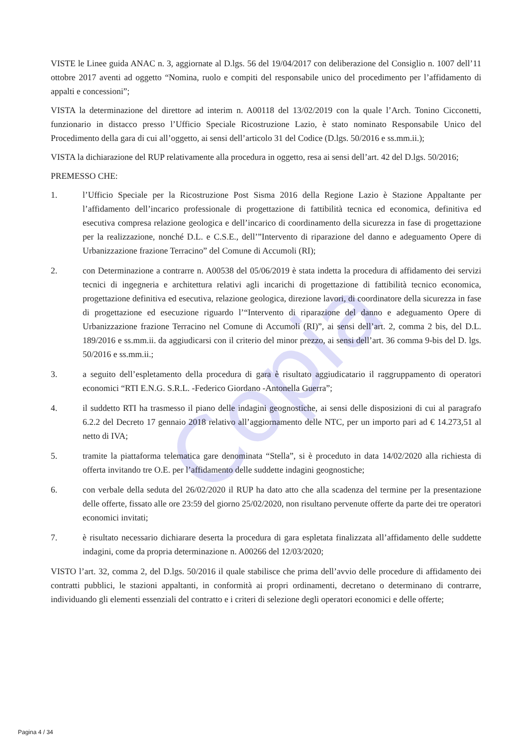Copia
VISTE le Linee guida ANAC n. 3, aggiornate al D.lgs. 56 del 19/04/2017 con deliberazione del Consiglio n. 1007 dell’11 ottobre 2017 aventi ad oggetto “Nomina, ruolo e compiti del responsabile unico del procedimento per l’affidamento di appalti e concessioni”;
VISTA la determinazione del direttore ad interim n. A00118 del 13/02/2019 con la quale l’Arch. Tonino Cicconetti, funzionario in distacco presso l’Ufficio Speciale Ricostruzione Lazio, è stato nominato Responsabile Unico del Procedimento della gara di cui all’oggetto, ai sensi dell’articolo 31 del Codice (D.lgs. 50/2016 e ss.mm.ii.);
VISTA la dichiarazione del RUP relativamente alla procedura in oggetto, resa ai sensi dell’art. 42 del D.lgs. 50/2016;
PREMESSO CHE:
1. l’Ufficio Speciale per la Ricostruzione Post Sisma 2016 della Regione Lazio è Stazione Appaltante per l’affidamento dell’incarico professionale di progettazione di fattibilità tecnica ed economica, definitiva ed esecutiva compresa relazione geologica e dell’incarico di coordinamento della sicurezza in fase di progettazione per la realizzazione, nonché D.L. e C.S.E., dell’”Intervento di riparazione del danno e adeguamento Opere di Urbanizzazione frazione Terracino” del Comune di Accumoli (RI);
2. con Determinazione a contrarre n. A00538 del 05/06/2019 è stata indetta la procedura di affidamento dei servizi tecnici di ingegneria e architettura relativi agli incarichi di progettazione di fattibilità tecnico economica, progettazione definitiva ed esecutiva, relazione geologica, direzione lavori, di coordinatore della sicurezza in fase di progettazione ed esecuzione riguardo l’“Intervento di riparazione del danno e adeguamento Opere di Urbanizzazione frazione Terracino nel Comune di Accumoli (RI)”, ai sensi dell’art. 2, comma 2 bis, del D.L. 189/2016 e ss.mm.ii. da aggiudicarsi con il criterio del minor prezzo, ai sensi dell’art. 36 comma 9-bis del D. lgs. 50/2016 e ss.mm.ii.;
3. a seguito dell’espletamento della procedura di gara è risultato aggiudicatario il raggruppamento di operatori economici “RTI E.N.G. S.R.L. -Federico Giordano -Antonella Guerra”;
4. il suddetto RTI ha trasmesso il piano delle indagini geognostiche, ai sensi delle disposizioni di cui al paragrafo 6.2.2 del Decreto 17 gennaio 2018 relativo all’aggiornamento delle NTC, per un importo pari ad € 14.273,51 al netto di IVA;
5. tramite la piattaforma telematica gare denominata “Stella”, si è proceduto in data 14/02/2020 alla richiesta di offerta invitando tre O.E. per l’affidamento delle suddette indagini geognostiche;
6. con verbale della seduta del 26/02/2020 il RUP ha dato atto che alla scadenza del termine per la presentazione delle offerte, fissato alle ore 23:59 del giorno 25/02/2020, non risultano pervenute offerte da parte dei tre operatori economici invitati;
7. è risultato necessario dichiarare deserta la procedura di gara espletata finalizzata all’affidamento delle suddette indagini, come da propria determinazione n. A00266 del 12/03/2020;
VISTO l’art. 32, comma 2, del D.lgs. 50/2016 il quale stabilisce che prima dell’avvio delle procedure di affidamento dei contratti pubblici, le stazioni appaltanti, in conformità ai propri ordinamenti, decretano o determinano di contrarre, individuando gli elementi essenziali del contratto e i criteri di selezione degli operatori economici e delle offerte;
Pagina 4 / 34